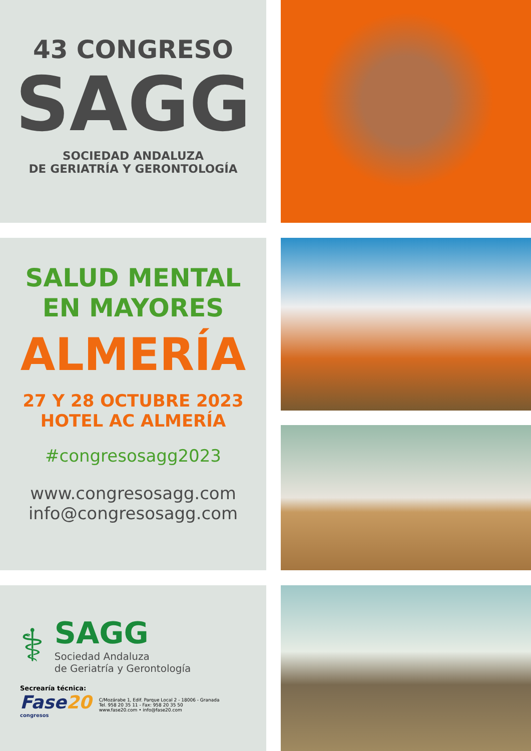43 CONGRESO
SAGG
SOCIEDAD ANDALUZA
DE GERIATRÍA Y GERONTOLOGÍA
SALUD MENTAL
EN MAYORES
ALMERÍA
27 Y 28 OCTUBRE 2023
HOTEL AC ALMERÍA
#congresosagg2023
www.congresosagg.com
info@congresosagg.com
⚕
SAGG
Sociedad Andaluza
de Geriatría y Gerontología
Secrearía técnica:
Fase 20
congresos
C/Mozárabe 1, Edif. Parque Local 2 - 18006 - Granada
Tel. 958 20 35 11 - Fax: 958 20 35 50
www.fase20.com • info@fase20.com